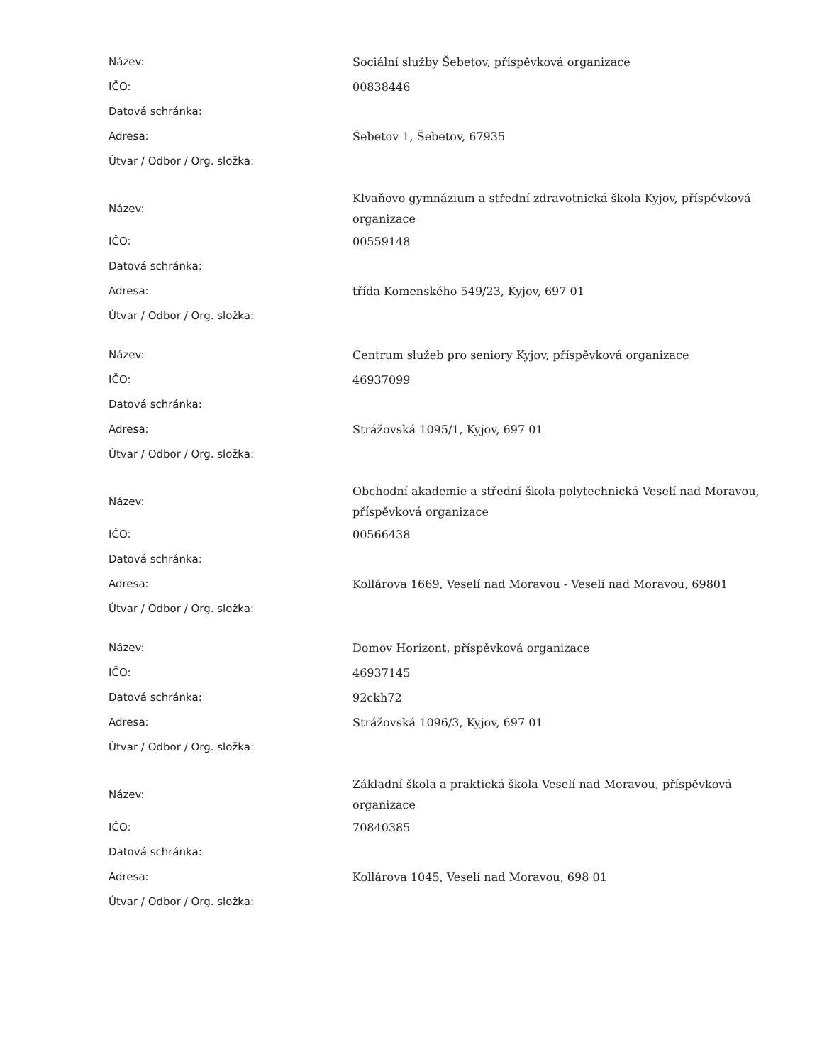| Název: | Sociální služby Šebetov, příspěvková organizace |
| IČO: | 00838446 |
| Datová schránka: | |
| Adresa: | Šebetov 1, Šebetov, 67935 |
| Útvar / Odbor / Org. složka: | |
| Název: | Klvaňovo gymnázium a střední zdravotnická škola Kyjov, příspěvková organizace |
| IČO: | 00559148 |
| Datová schránka: | |
| Adresa: | třída Komenského 549/23, Kyjov, 697 01 |
| Útvar / Odbor / Org. složka: | |
| Název: | Centrum služeb pro seniory Kyjov, příspěvková organizace |
| IČO: | 46937099 |
| Datová schránka: | |
| Adresa: | Strážovská 1095/1, Kyjov, 697 01 |
| Útvar / Odbor / Org. složka: | |
| Název: | Obchodní akademie a střední škola polytechnická Veselí nad Moravou, příspěvková organizace |
| IČO: | 00566438 |
| Datová schránka: | |
| Adresa: | Kollárova 1669, Veselí nad Moravou - Veselí nad Moravou, 69801 |
| Útvar / Odbor / Org. složka: | |
| Název: | Domov Horizont, příspěvková organizace |
| IČO: | 46937145 |
| Datová schránka: | 92ckh72 |
| Adresa: | Strážovská 1096/3, Kyjov, 697 01 |
| Útvar / Odbor / Org. složka: | |
| Název: | Základní škola a praktická škola Veselí nad Moravou, příspěvková organizace |
| IČO: | 70840385 |
| Datová schránka: | |
| Adresa: | Kollárova 1045, Veselí nad Moravou, 698 01 |
| Útvar / Odbor / Org. složka: | |